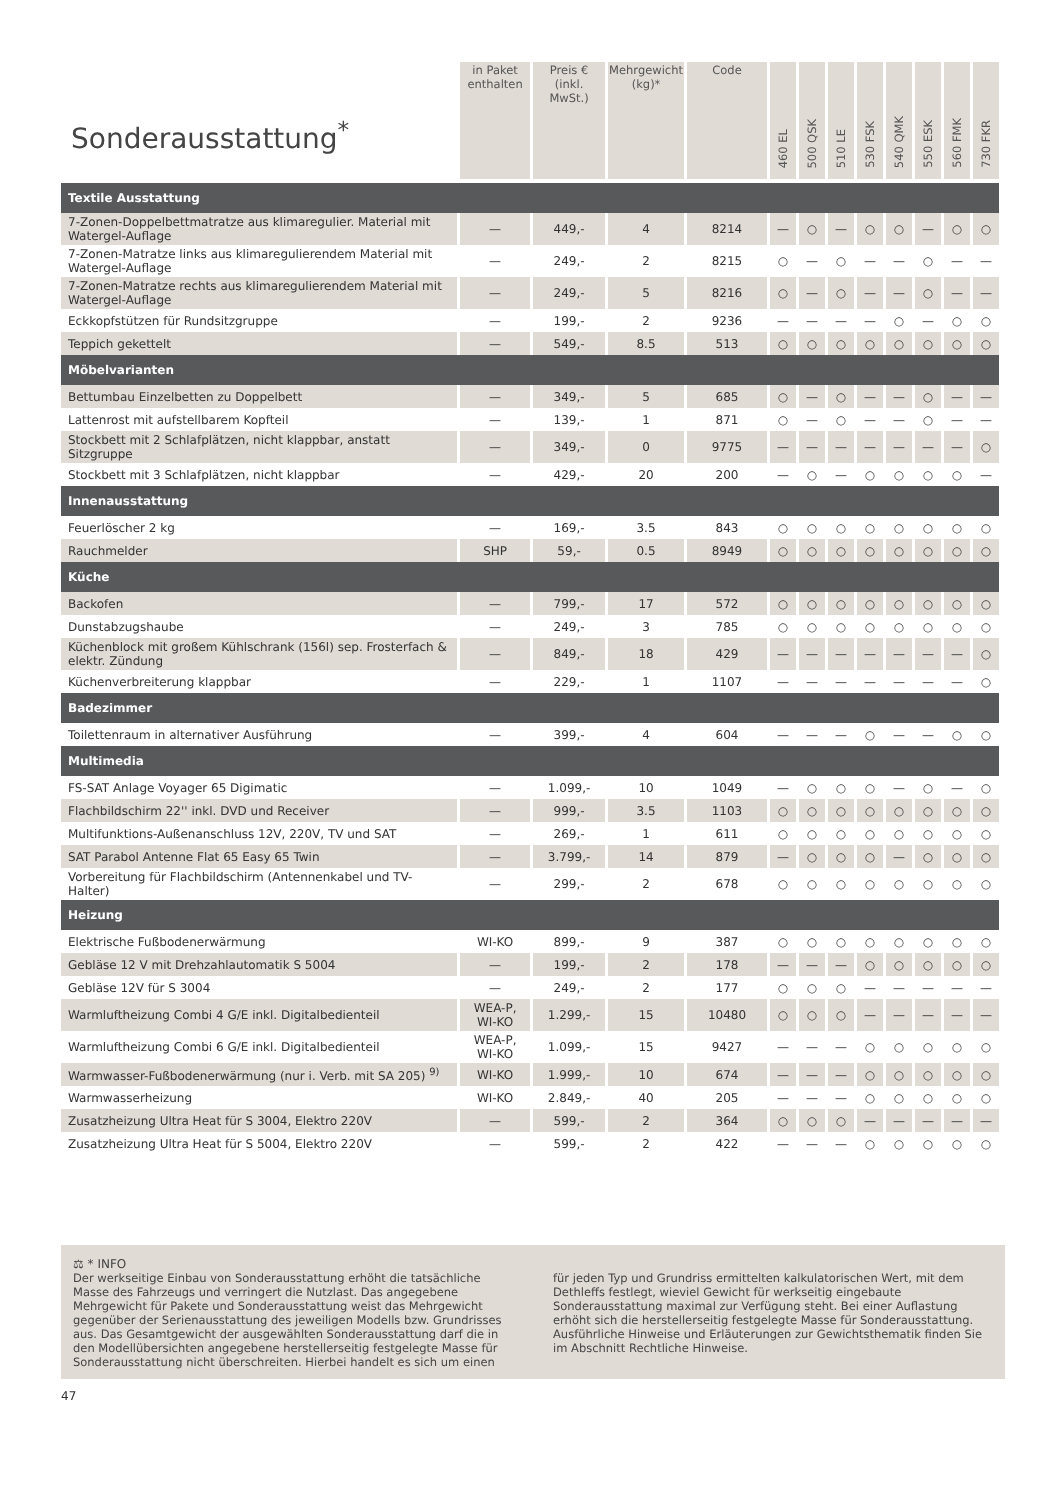| Sonderausstattung<sup>*</sup> | in Paket enthalten | Preis € (inkl. MwSt.) | Mehrgewicht (kg)* | Code | 460 EL | 500 QSK | 510 LE | 530 FSK | 540 QMK | 550 ESK | 560 FMK | 730 FKR |
| --- | --- | --- | --- | --- | --- | --- | --- | --- | --- | --- | --- | --- |
| Textile Ausstattung | | | | | | | | | | | | |
| 7-Zonen-Doppelbettmatratze aus klimaregulier. Material mit Watergel-Auflage | — | 449,- | 4 | 8214 | — | ○ | — | ○ | ○ | — | ○ | ○ |
| 7-Zonen-Matratze links aus klimaregulierendem Material mit Watergel-Auflage | — | 249,- | 2 | 8215 | ○ | — | ○ | — | — | ○ | — | — |
| 7-Zonen-Matratze rechts aus klimaregulierendem Material mit Watergel-Auflage | — | 249,- | 5 | 8216 | ○ | — | ○ | — | — | ○ | — | — |
| Eckkopfstützen für Rundsitzgruppe | — | 199,- | 2 | 9236 | — | — | — | — | ○ | — | ○ | ○ |
| Teppich gekettelt | — | 549,- | 8.5 | 513 | ○ | ○ | ○ | ○ | ○ | ○ | ○ | ○ |
| Möbelvarianten | | | | | | | | | | | | |
| Bettumbau Einzelbetten zu Doppelbett | — | 349,- | 5 | 685 | ○ | — | ○ | — | — | ○ | — | — |
| Lattenrost mit aufstellbarem Kopfteil | — | 139,- | 1 | 871 | ○ | — | ○ | — | — | ○ | — | — |
| Stockbett mit 2 Schlafplätzen, nicht klappbar, anstatt Sitzgruppe | — | 349,- | 0 | 9775 | — | — | — | — | — | — | — | ○ |
| Stockbett mit 3 Schlafplätzen, nicht klappbar | — | 429,- | 20 | 200 | — | ○ | — | ○ | ○ | ○ | ○ | — |
| Innenausstattung | | | | | | | | | | | | |
| Feuerlöscher 2 kg | — | 169,- | 3.5 | 843 | ○ | ○ | ○ | ○ | ○ | ○ | ○ | ○ |
| Rauchmelder | SHP | 59,- | 0.5 | 8949 | ○ | ○ | ○ | ○ | ○ | ○ | ○ | ○ |
| Küche | | | | | | | | | | | | |
| Backofen | — | 799,- | 17 | 572 | ○ | ○ | ○ | ○ | ○ | ○ | ○ | ○ |
| Dunstabzugshaube | — | 249,- | 3 | 785 | ○ | ○ | ○ | ○ | ○ | ○ | ○ | ○ |
| Küchenblock mit großem Kühlschrank (156l) sep. Frosterfach & elektr. Zündung | — | 849,- | 18 | 429 | — | — | — | — | — | — | — | ○ |
| Küchenverbreiterung klappbar | — | 229,- | 1 | 1107 | — | — | — | — | — | — | — | ○ |
| Badezimmer | | | | | | | | | | | | |
| Toilettenraum in alternativer Ausführung | — | 399,- | 4 | 604 | — | — | — | ○ | — | — | ○ | ○ |
| Multimedia | | | | | | | | | | | | |
| FS-SAT Anlage Voyager 65 Digimatic | — | 1.099,- | 10 | 1049 | — | ○ | ○ | ○ | — | ○ | — | ○ |
| Flachbildschirm 22'' inkl. DVD und Receiver | — | 999,- | 3.5 | 1103 | ○ | ○ | ○ | ○ | ○ | ○ | ○ | ○ |
| Multifunktions-Außenanschluss 12V, 220V, TV und SAT | — | 269,- | 1 | 611 | ○ | ○ | ○ | ○ | ○ | ○ | ○ | ○ |
| SAT Parabol Antenne Flat 65 Easy 65 Twin | — | 3.799,- | 14 | 879 | — | ○ | ○ | ○ | — | ○ | ○ | ○ |
| Vorbereitung für Flachbildschirm (Antennenkabel und TV-Halter) | — | 299,- | 2 | 678 | ○ | ○ | ○ | ○ | ○ | ○ | ○ | ○ |
| Heizung | | | | | | | | | | | | |
| Elektrische Fußbodenerwärmung | WI-KO | 899,- | 9 | 387 | ○ | ○ | ○ | ○ | ○ | ○ | ○ | ○ |
| Gebläse 12 V mit Drehzahlautomatik S 5004 | — | 199,- | 2 | 178 | — | — | — | ○ | ○ | ○ | ○ | ○ |
| Gebläse 12V für S 3004 | — | 249,- | 2 | 177 | ○ | ○ | ○ | — | — | — | — | — |
| Warmluftheizung Combi 4 G/E inkl. Digitalbedienteil | WEA-P, WI-KO | 1.299,- | 15 | 10480 | ○ | ○ | ○ | — | — | — | — | — |
| Warmluftheizung Combi 6 G/E inkl. Digitalbedienteil | WEA-P, WI-KO | 1.099,- | 15 | 9427 | — | — | — | ○ | ○ | ○ | ○ | ○ |
| Warmwasser-Fußbodenerwärmung (nur i. Verb. mit SA 205) <sup>9)</sup> | WI-KO | 1.999,- | 10 | 674 | — | — | — | ○ | ○ | ○ | ○ | ○ |
| Warmwasserheizung | WI-KO | 2.849,- | 40 | 205 | — | — | — | ○ | ○ | ○ | ○ | ○ |
| Zusatzheizung Ultra Heat für S 3004, Elektro 220V | — | 599,- | 2 | 364 | ○ | ○ | ○ | — | — | — | — | — |
| Zusatzheizung Ultra Heat für S 5004, Elektro 220V | — | 599,- | 2 | 422 | — | — | — | ○ | ○ | ○ | ○ | ○ |
⚖ * INFO
Der werkseitige Einbau von Sonderausstattung erhöht die tatsächliche Masse des Fahrzeugs und verringert die Nutzlast. Das angegebene Mehrgewicht für Pakete und Sonderausstattung weist das Mehrgewicht gegenüber der Serienausstattung des jeweiligen Modells bzw. Grundrisses aus. Das Gesamtgewicht der ausgewählten Sonderausstattung darf die in den Modellübersichten angegebene herstellerseitig festgelegte Masse für Sonderausstattung nicht überschreiten. Hierbei handelt es sich um einen für jeden Typ und Grundriss ermittelten kalkulatorischen Wert, mit dem Dethleffs festlegt, wieviel Gewicht für werkseitig eingebaute Sonderausstattung maximal zur Verfügung steht. Bei einer Auflastung erhöht sich die herstellerseitig festgelegte Masse für Sonderausstattung. Ausführliche Hinweise und Erläuterungen zur Gewichtsthematik finden Sie im Abschnitt Rechtliche Hinweise.
47